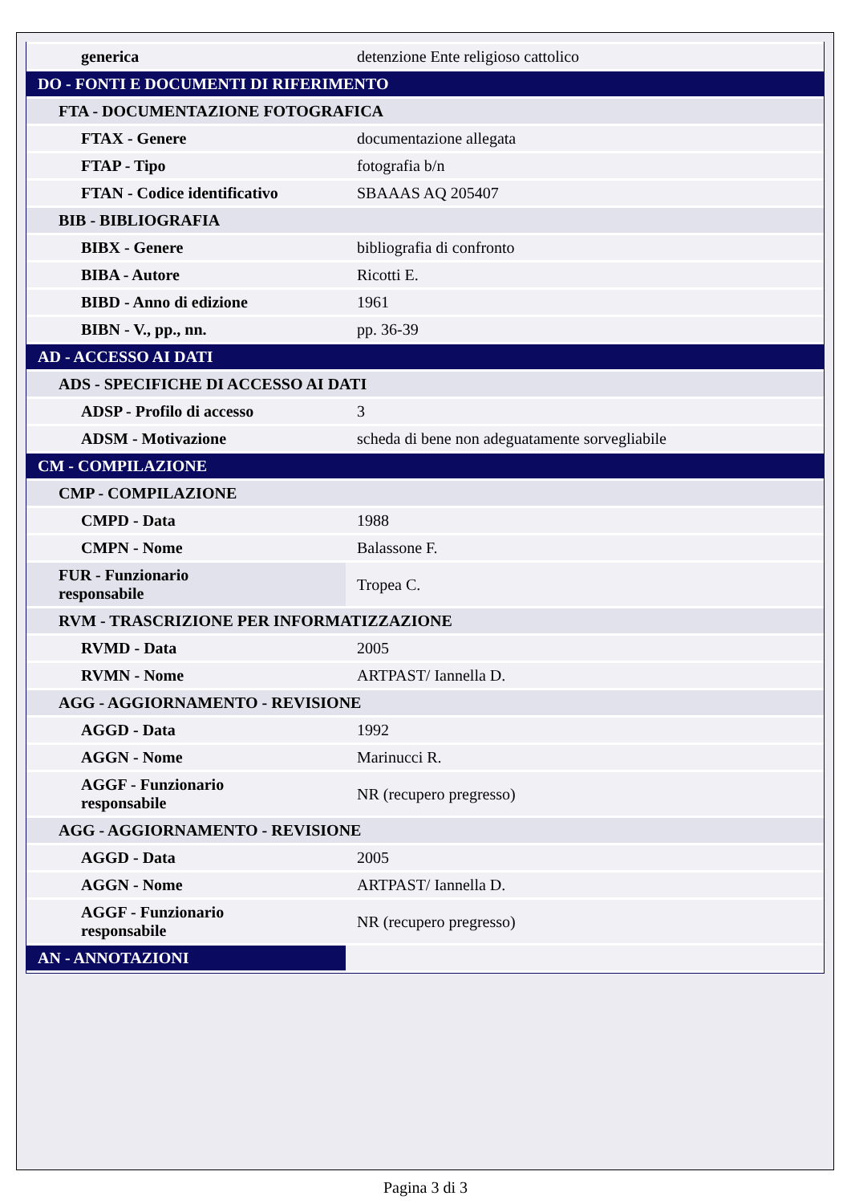| generica | detenzione Ente religioso cattolico |
| DO - FONTI E DOCUMENTI DI RIFERIMENTO | |
| FTA - DOCUMENTAZIONE FOTOGRAFICA | |
| FTAX - Genere | documentazione allegata |
| FTAP - Tipo | fotografia b/n |
| FTAN - Codice identificativo | SBAAAS AQ 205407 |
| BIB - BIBLIOGRAFIA | |
| BIBX - Genere | bibliografia di confronto |
| BIBA - Autore | Ricotti E. |
| BIBD - Anno di edizione | 1961 |
| BIBN - V., pp., nn. | pp. 36-39 |
| AD - ACCESSO AI DATI | |
| ADS - SPECIFICHE DI ACCESSO AI DATI | |
| ADSP - Profilo di accesso | 3 |
| ADSM - Motivazione | scheda di bene non adeguatamente sorvegliabile |
| CM - COMPILAZIONE | |
| CMP - COMPILAZIONE | |
| CMPD - Data | 1988 |
| CMPN - Nome | Balassone F. |
| FUR - Funzionario responsabile | Tropea C. |
| RVM - TRASCRIZIONE PER INFORMATIZZAZIONE | |
| RVMD - Data | 2005 |
| RVMN - Nome | ARTPAST/ Iannella D. |
| AGG - AGGIORNAMENTO - REVISIONE | |
| AGGD - Data | 1992 |
| AGGN - Nome | Marinucci R. |
| AGGF - Funzionario responsabile | NR (recupero pregresso) |
| AGG - AGGIORNAMENTO - REVISIONE | |
| AGGD - Data | 2005 |
| AGGN - Nome | ARTPAST/ Iannella D. |
| AGGF - Funzionario responsabile | NR (recupero pregresso) |
| AN - ANNOTAZIONI | |
Pagina 3 di 3